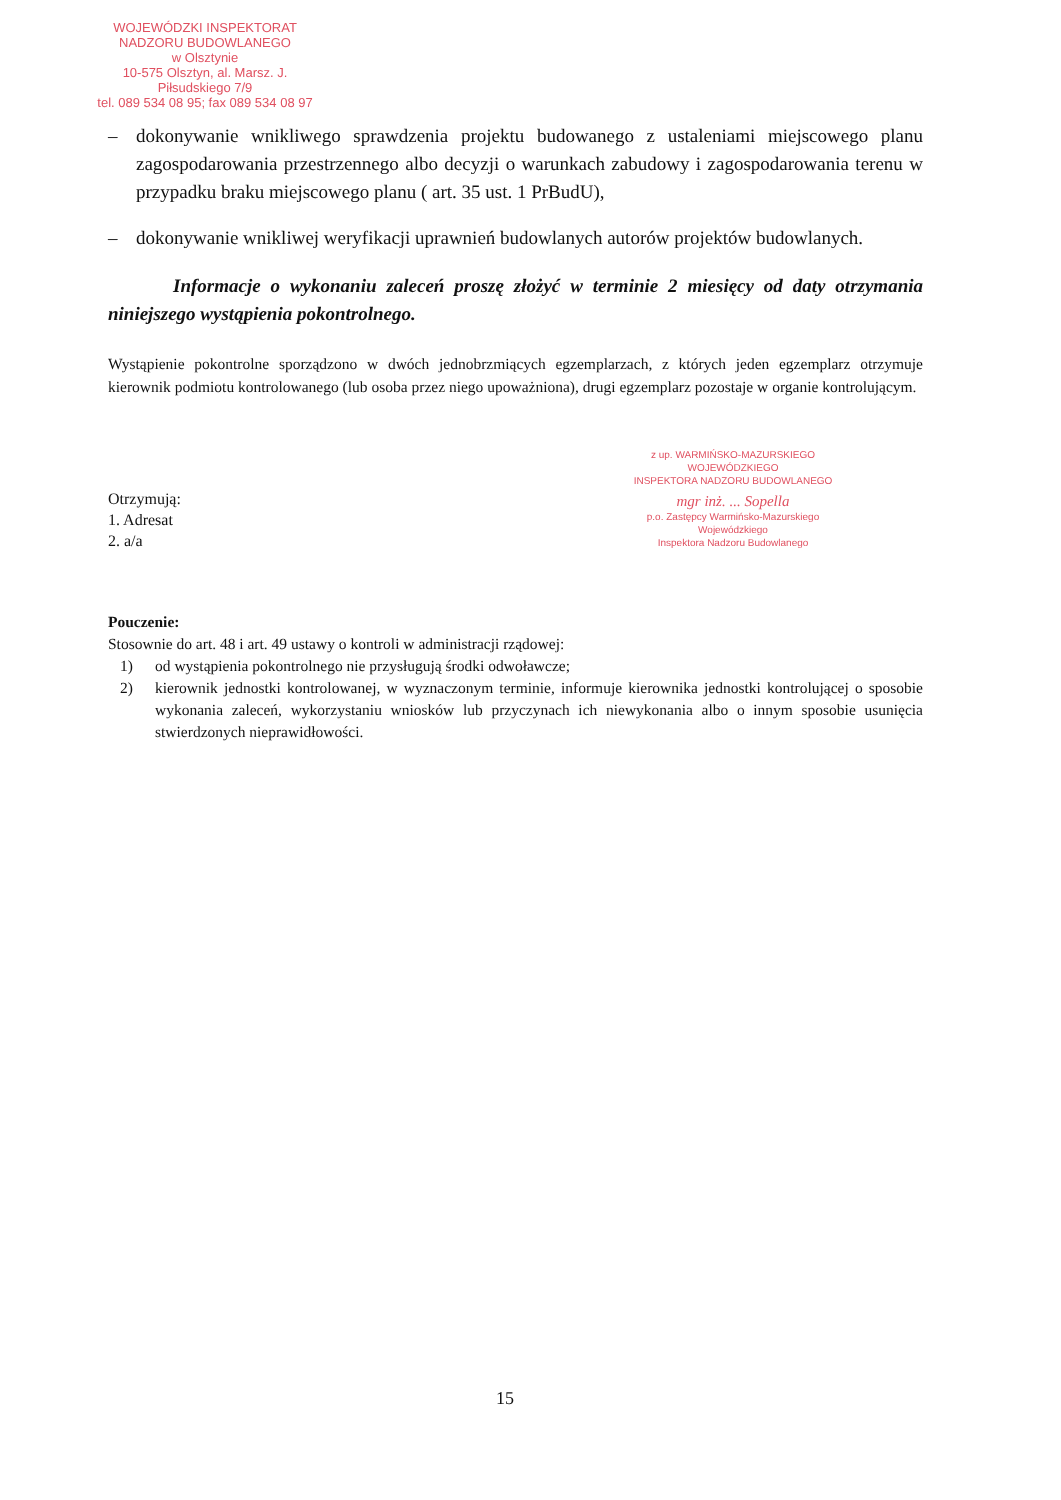WOJEWÓDZKI INSPEKTORAT
NADZORU BUDOWLANEGO
w Olsztynie
10-575 Olsztyn, al. Marsz. J. Piłsudskiego 7/9
tel. 089 534 08 95; fax 089 534 08 97
– dokonywanie wnikliwego sprawdzenia projektu budowanego z ustaleniami miejscowego planu zagospodarowania przestrzennego albo decyzji o warunkach zabudowy i zagospodarowania terenu w przypadku braku miejscowego planu ( art. 35 ust. 1 PrBudU),
– dokonywanie wnikliwej weryfikacji uprawnień budowlanych autorów projektów budowlanych.
Informacje o wykonaniu zaleceń proszę złożyć w terminie 2 miesięcy od daty otrzymania niniejszego wystąpienia pokontrolnego.
Wystąpienie pokontrolne sporządzono w dwóch jednobrzmiących egzemplarzach, z których jeden egzemplarz otrzymuje kierownik podmiotu kontrolowanego (lub osoba przez niego upoważniona), drugi egzemplarz pozostaje w organie kontrolującym.
Otrzymują:
1. Adresat
2. a/a
z up. WARMIŃSKO-MAZURSKIEGO WOJEWÓDZKIEGO
INSPEKTORA NADZORU BUDOWLANEGO
mgr inż. ... Sopella
p.o. Zastępcy Warmińsko-Mazurskiego Wojewódzkiego
Inspektora Nadzoru Budowlanego
Pouczenie:
Stosownie do art. 48 i art. 49 ustawy o kontroli w administracji rządowej:
1) od wystąpienia pokontrolnego nie przysługują środki odwoławcze;
2) kierownik jednostki kontrolowanej, w wyznaczonym terminie, informuje kierownika jednostki kontrolującej o sposobie wykonania zaleceń, wykorzystaniu wniosków lub przyczynach ich niewykonania albo o innym sposobie usunięcia stwierdzonych nieprawidłowości.
15